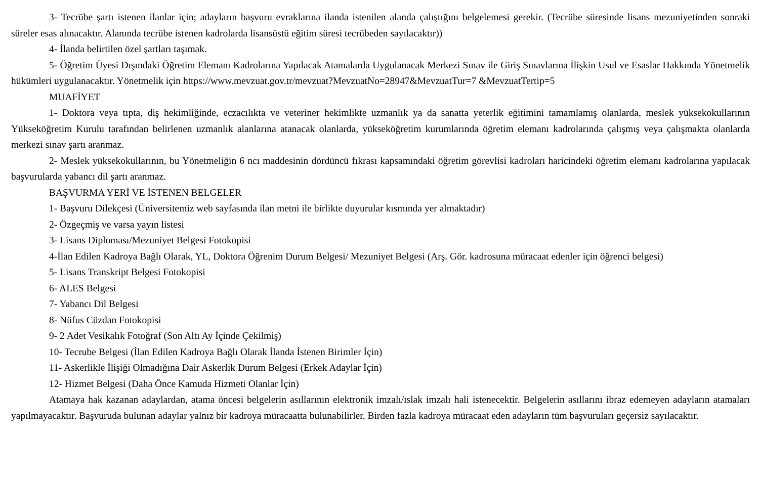3- Tecrübe şartı istenen ilanlar için; adayların başvuru evraklarına ilanda istenilen alanda çalıştığını belgelemesi gerekir. (Tecrübe süresinde lisans mezuniyetinden sonraki süreler esas alınacaktır. Alanında tecrübe istenen kadrolarda lisansüstü eğitim süresi tecrübeden sayılacaktır))
4- İlanda belirtilen özel şartları taşımak.
5- Öğretim Üyesi Dışındaki Öğretim Elemanı Kadrolarına Yapılacak Atamalarda Uygulanacak Merkezi Sınav ile Giriş Sınavlarına İlişkin Usul ve Esaslar Hakkında Yönetmelik hükümleri uygulanacaktır. Yönetmelik için https://www.mevzuat.gov.tr/mevzuat?MevzuatNo=28947&MevzuatTur=7 &MevzuatTertip=5
MUAFİYET
1- Doktora veya tıpta, diş hekimliğinde, eczacılıkta ve veteriner hekimlikte uzmanlık ya da sanatta yeterlik eğitimini tamamlamış olanlarda, meslek yüksekokullarının Yükseköğretim Kurulu tarafından belirlenen uzmanlık alanlarına atanacak olanlarda, yükseköğretim kurumlarında öğretim elemanı kadrolarında çalışmış veya çalışmakta olanlarda merkezi sınav şartı aranmaz.
2- Meslek yüksekokullarının, bu Yönetmeliğin 6 ncı maddesinin dördüncü fıkrası kapsamındaki öğretim görevlisi kadroları haricindeki öğretim elemanı kadrolarına yapılacak başvurularda yabancı dil şartı aranmaz.
BAŞVURMA YERİ VE İSTENEN BELGELER
1- Başvuru Dilekçesi (Üniversitemiz web sayfasında ilan metni ile birlikte duyurular kısmında yer almaktadır)
2- Özgeçmiş ve varsa yayın listesi
3- Lisans Diploması/Mezuniyet Belgesi Fotokopisi
4-İlan Edilen Kadroya Bağlı Olarak, YL, Doktora Öğrenim Durum Belgesi/ Mezuniyet Belgesi (Arş. Gör. kadrosuna müracaat edenler için öğrenci belgesi)
5- Lisans Transkript Belgesi Fotokopisi
6- ALES Belgesi
7- Yabancı Dil Belgesi
8- Nüfus Cüzdan Fotokopisi
9- 2 Adet Vesikalık Fotoğraf (Son Altı Ay İçinde Çekilmiş)
10- Tecrube Belgesi (İlan Edilen Kadroya Bağlı Olarak İlanda İstenen Birimler İçin)
11- Askerlikle İlişiği Olmadığına Dair Askerlik Durum Belgesi (Erkek Adaylar İçin)
12- Hizmet Belgesi (Daha Önce Kamuda Hizmeti Olanlar İçin)
Atamaya hak kazanan adaylardan, atama öncesi belgelerin asıllarının elektronik imzalı/ıslak imzalı hali istenecektir. Belgelerin asıllarını ibraz edemeyen adayların atamaları yapılmayacaktır. Başvuruda bulunan adaylar yalnız bir kadroya müracaatta bulunabilirler. Birden fazla kadroya müracaat eden adayların tüm başvuruları geçersiz sayılacaktır.